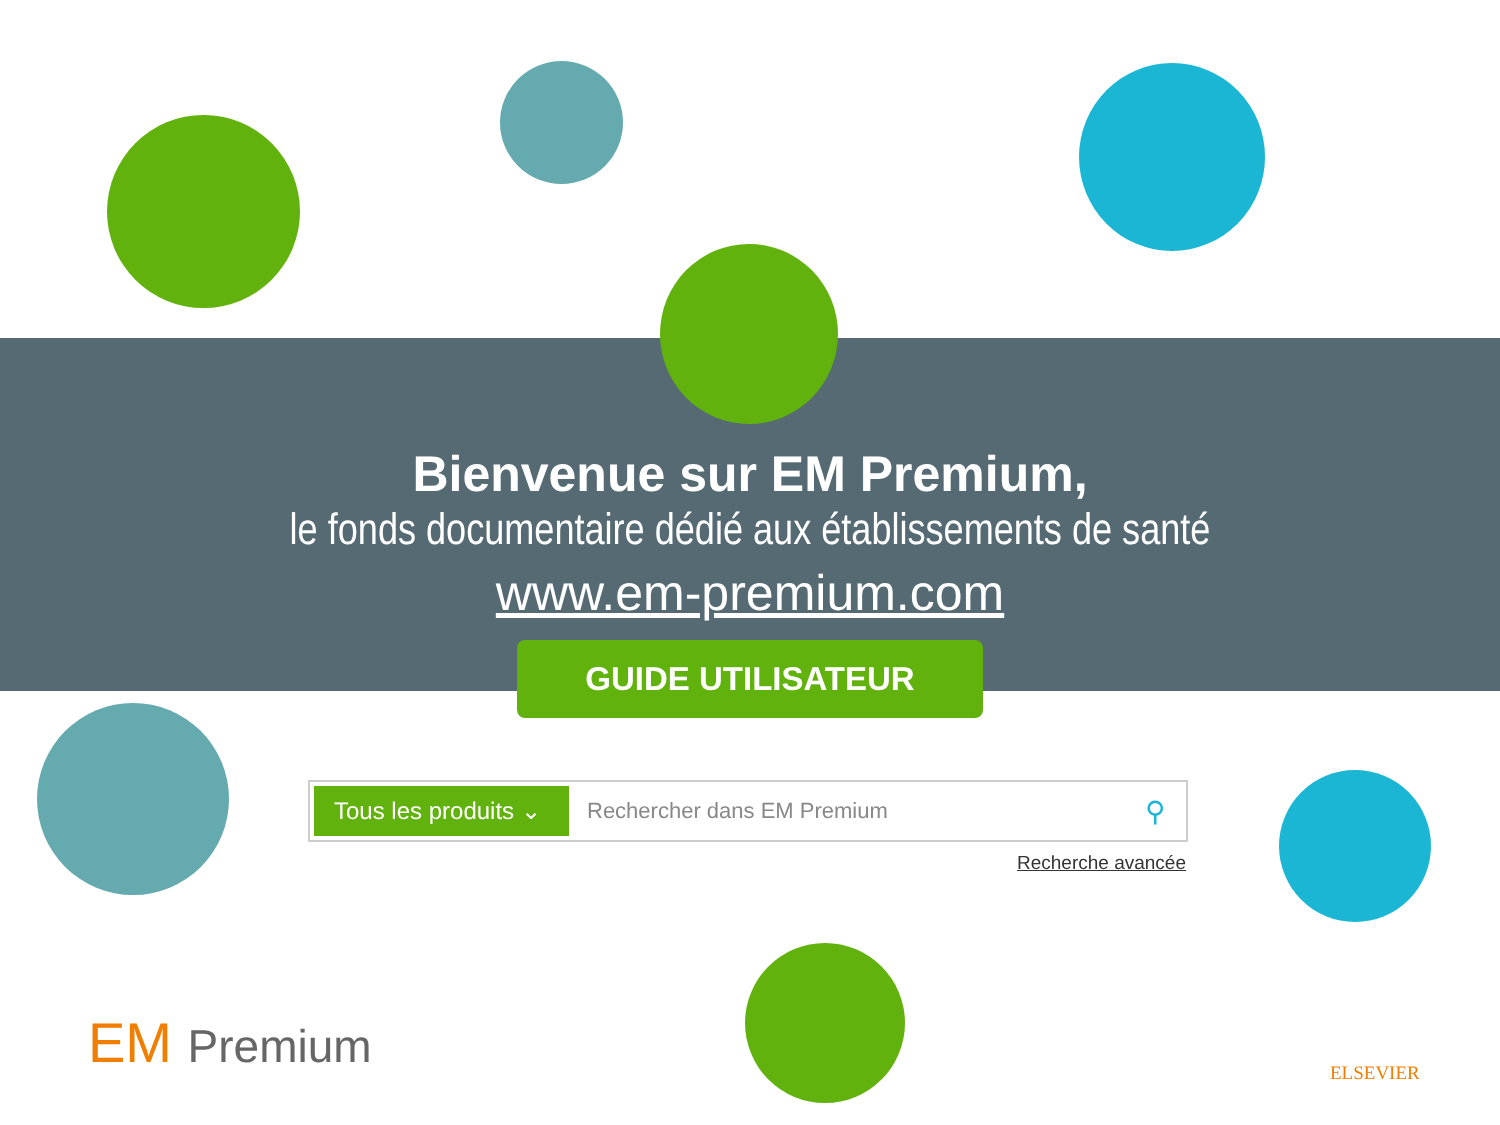Bienvenue sur EM Premium,
le fonds documentaire dédié aux établissements de santé
www.em-premium.com
GUIDE UTILISATEUR
Tous les produits ⌄
Rechercher dans EM Premium
⚲
Recherche avancée
EM Premium ELSEVIER